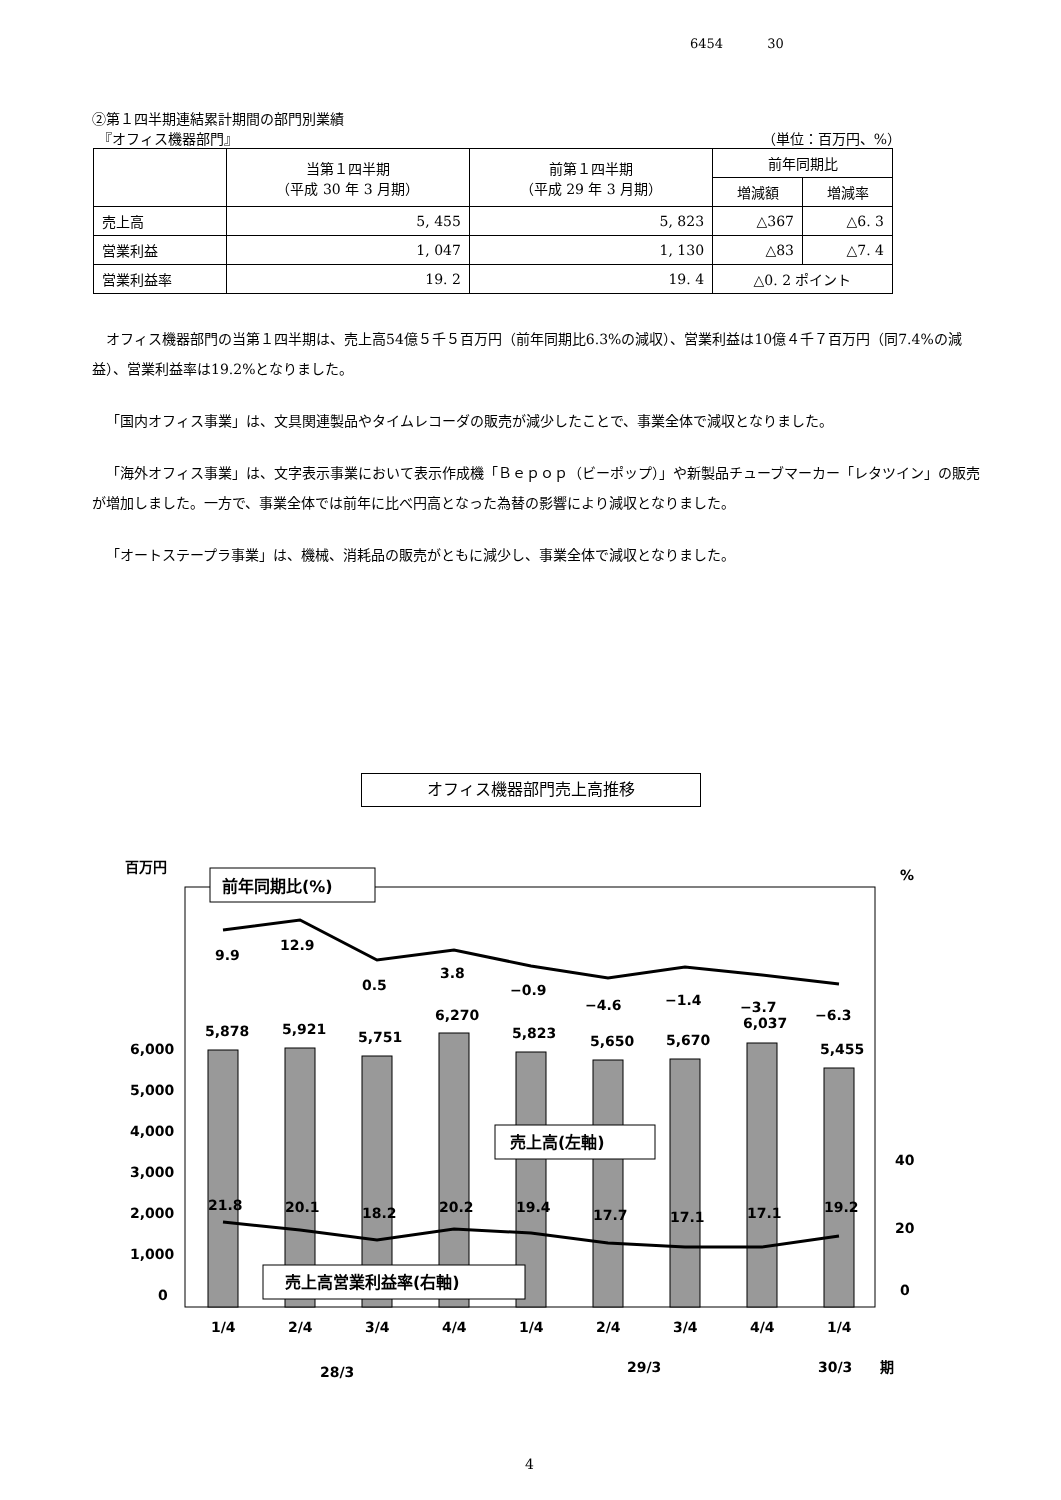6454 30
②第１四半期連結累計期間の部門別業績
『オフィス機器部門』 （単位：百万円、%）
| | 当第１四半期 （平成 30 年 3 月期） | 前第１四半期 （平成 29 年 3 月期） | 前年同期比 | |
| --- | --- | --- | --- | --- |
| | | | 増減額 | 増減率 |
| 売上高 | 5, 455 | 5, 823 | △367 | △6. 3 |
| 営業利益 | 1, 047 | 1, 130 | △83 | △7. 4 |
| 営業利益率 | 19. 2 | 19. 4 | △0. 2 ポイント | |
オフィス機器部門の当第１四半期は、売上高54億５千５百万円（前年同期比6.3%の減収）、営業利益は10億４千７百万円（同7.4%の減益）、営業利益率は19.2%となりました。
「国内オフィス事業」は、文具関連製品やタイムレコーダの販売が減少したことで、事業全体で減収となりました。
「海外オフィス事業」は、文字表示事業において表示作成機「Ｂｅｐｏｐ（ビーポップ）」や新製品チューブマーカー「レタツイン」の販売が増加しました。一方で、事業全体では前年に比べ円高となった為替の影響により減収となりました。
「オートステープラ事業」は、機械、消耗品の販売がともに減少し、事業全体で減収となりました。
オフィス機器部門売上高推移
百万円
%
9.9
12.9
0.5
3.8
−0.9
−4.6
−1.4
−3.7
−6.3
5,878
5,921
5,751
6,270
5,823
5,650
5,670
6,037
5,455
21.8
20.1
18.2
20.2
19.4
17.7
17.1
17.1
19.2
6,000
5,000
4,000
3,000
2,000
1,000
0
40
20
0
前年同期比(%)
売上高(左軸)
売上高営業利益率(右軸)
1/4
2/4
3/4
4/4
1/4
2/4
3/4
4/4
1/4
28/3
29/3
30/3
期
4